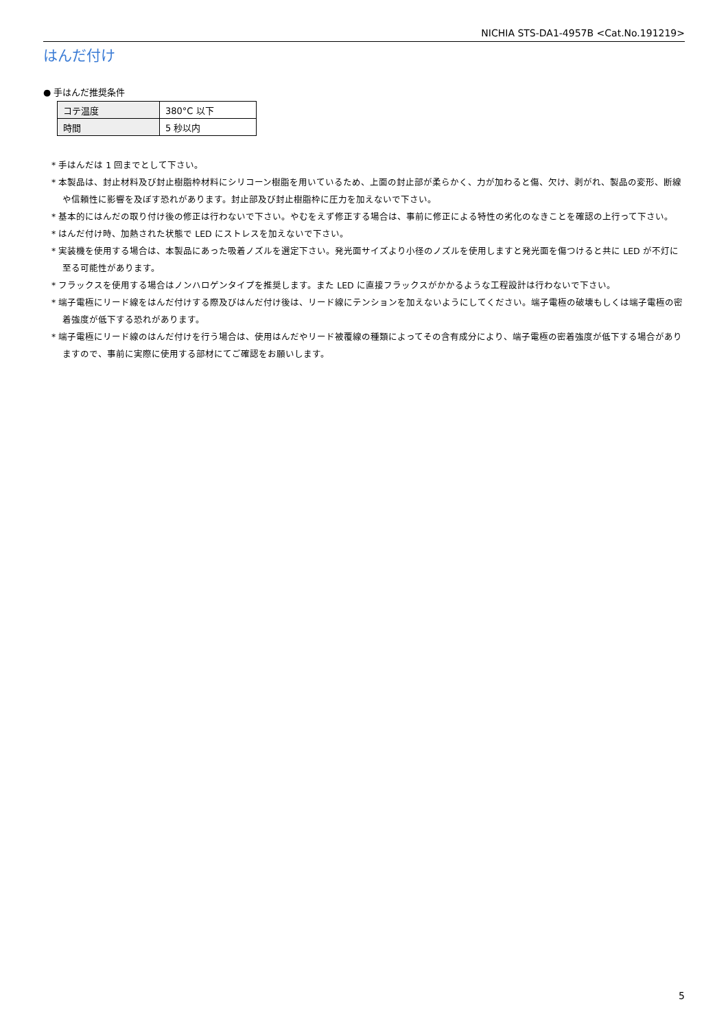NICHIA STS-DA1-4957B <Cat.No.191219>
はんだ付け
● 手はんだ推奨条件
| コテ温度 | 380°C 以下 |
| 時間 | 5 秒以内 |
* 手はんだは 1 回までとして下さい。
* 本製品は、封止材料及び封止樹脂枠材料にシリコーン樹脂を用いているため、上面の封止部が柔らかく、力が加わると傷、欠け、剥がれ、製品の変形、断線や信頼性に影響を及ぼす恐れがあります。封止部及び封止樹脂枠に圧力を加えないで下さい。
* 基本的にはんだの取り付け後の修正は行わないで下さい。やむをえず修正する場合は、事前に修正による特性の劣化のなきことを確認の上行って下さい。
* はんだ付け時、加熱された状態で LED にストレスを加えないで下さい。
* 実装機を使用する場合は、本製品にあった吸着ノズルを選定下さい。発光面サイズより小径のノズルを使用しますと発光面を傷つけると共に LED が不灯に至る可能性があります。
* フラックスを使用する場合はノンハロゲンタイプを推奨します。また LED に直接フラックスがかかるような工程設計は行わないで下さい。
* 端子電極にリード線をはんだ付けする際及びはんだ付け後は、リード線にテンションを加えないようにしてください。端子電極の破壊もしくは端子電極の密着強度が低下する恐れがあります。
* 端子電極にリード線のはんだ付けを行う場合は、使用はんだやリード被覆線の種類によってその含有成分により、端子電極の密着強度が低下する場合がありますので、事前に実際に使用する部材にてご確認をお願いします。
5